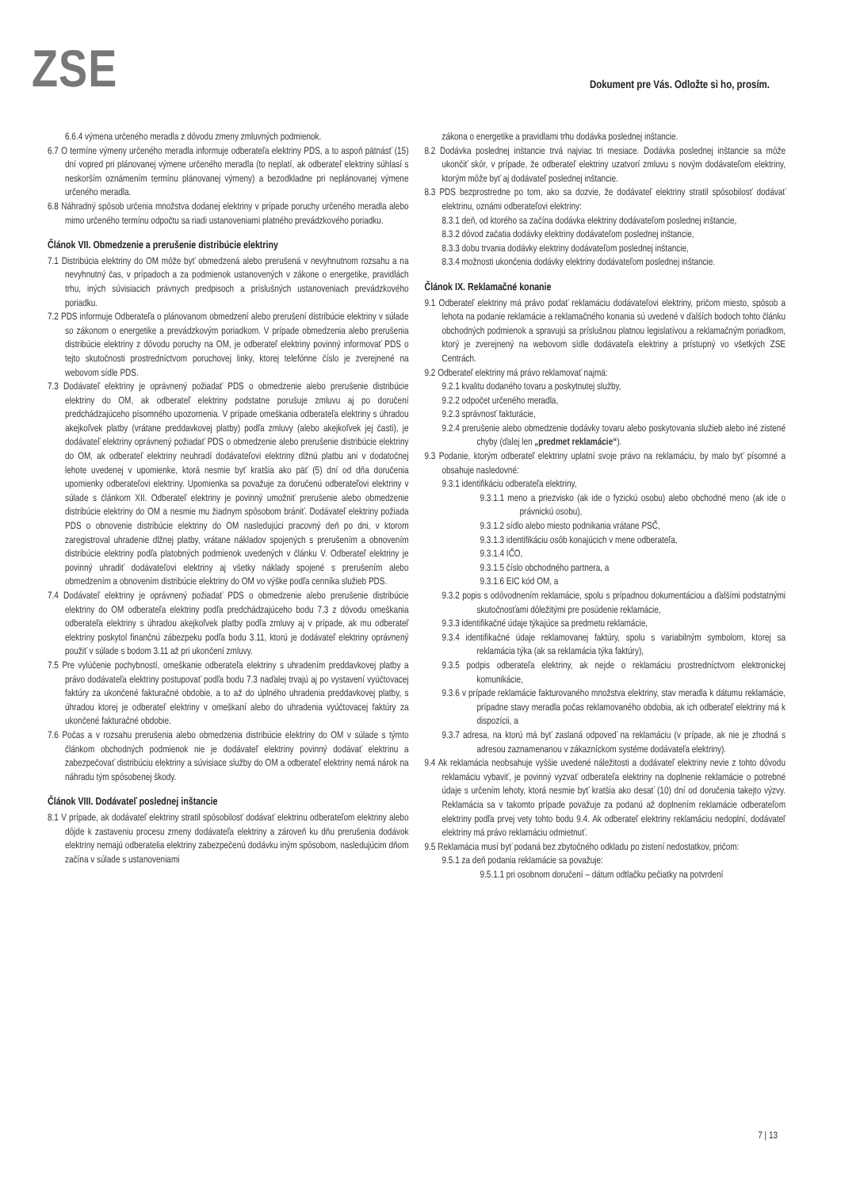ZSE
Dokument pre Vás. Odložte si ho, prosím.
6.6.4 výmena určeného meradla z dôvodu zmeny zmluvných podmienok.
6.7 O termíne výmeny určeného meradla informuje odberateľa elektriny PDS, a to aspoň pätnásť (15) dní vopred pri plánovanej výmene určeného meradla (to neplatí, ak odberateľ elektriny súhlasí s neskorším oznámením termínu plánovanej výmeny) a bezodkladne pri neplánovanej výmene určeného meradla.
6.8 Náhradný spôsob určenia množstva dodanej elektriny v prípade poruchy určeného meradla alebo mimo určeného termínu odpočtu sa riadi ustanoveniami platného prevádzkového poriadku.
Článok VII. Obmedzenie a prerušenie distribúcie elektriny
7.1 Distribúcia elektriny do OM môže byť obmedzená alebo prerušená v nevyhnutnom rozsahu a na nevyhnutný čas, v prípadoch a za podmienok ustanovených v zákone o energetike, pravidlách trhu, iných súvisiacich právnych predpisoch a príslušných ustanoveniach prevádzkového poriadku.
7.2 PDS informuje Odberateľa o plánovanom obmedzení alebo prerušení distribúcie elektriny v súlade so zákonom o energetike a prevádzkovým poriadkom. V prípade obmedzenia alebo prerušenia distribúcie elektriny z dôvodu poruchy na OM, je odberateľ elektriny povinný informovať PDS o tejto skutočnosti prostredníctvom poruchovej linky, ktorej telefónne číslo je zverejnené na webovom sídle PDS.
7.3 Dodávateľ elektriny je oprávnený požiadať PDS o obmedzenie alebo prerušenie distribúcie elektriny do OM, ak odberateľ elektriny podstatne porušuje zmluvu aj po doručení predchádzajúceho písomného upozornenia. V prípade omeškania odberateľa elektriny s úhradou akejkoľvek platby (vrátane preddavkovej platby) podľa zmluvy (alebo akejkoľvek jej časti), je dodávateľ elektriny oprávnený požiadať PDS o obmedzenie alebo prerušenie distribúcie elektriny do OM, ak odberateľ elektriny neuhradí dodávateľovi elektriny dlžnú platbu ani v dodatočnej lehote uvedenej v upomienke, ktorá nesmie byť kratšia ako päť (5) dní od dňa doručenia upomienky odberateľovi elektriny. Upomienka sa považuje za doručenú odberateľovi elektriny v súlade s článkom XII. Odberateľ elektriny je povinný umožniť prerušenie alebo obmedzenie distribúcie elektriny do OM a nesmie mu žiadnym spôsobom brániť. Dodávateľ elektriny požiada PDS o obnovenie distribúcie elektriny do OM nasledujúci pracovný deň po dni, v ktorom zaregistroval uhradenie dlžnej platby, vrátane nákladov spojených s prerušením a obnovením distribúcie elektriny podľa platobných podmienok uvedených v článku V. Odberateľ elektriny je povinný uhradiť dodávateľovi elektriny aj všetky náklady spojené s prerušením alebo obmedzením a obnovením distribúcie elektriny do OM vo výške podľa cenníka služieb PDS.
7.4 Dodávateľ elektriny je oprávnený požiadať PDS o obmedzenie alebo prerušenie distribúcie elektriny do OM odberateľa elektriny podľa predchádzajúceho bodu 7.3 z dôvodu omeškania odberateľa elektriny s úhradou akejkoľvek platby podľa zmluvy aj v prípade, ak mu odberateľ elektriny poskytol finančnú zábezpeku podľa bodu 3.11, ktorú je dodávateľ elektriny oprávnený použiť v súlade s bodom 3.11 až pri ukončení zmluvy.
7.5 Pre vylúčenie pochybností, omeškanie odberateľa elektriny s uhradením preddavkovej platby a právo dodávateľa elektriny postupovať podľa bodu 7.3 naďalej trvajú aj po vystavení vyúčtovacej faktúry za ukončené fakturačné obdobie, a to až do úplného uhradenia preddavkovej platby, s úhradou ktorej je odberateľ elektriny v omeškaní alebo do uhradenia vyúčtovacej faktúry za ukončené fakturačné obdobie.
7.6 Počas a v rozsahu prerušenia alebo obmedzenia distribúcie elektriny do OM v súlade s týmto článkom obchodných podmienok nie je dodávateľ elektriny povinný dodávať elektrinu a zabezpečovať distribúciu elektriny a súvisiace služby do OM a odberateľ elektriny nemá nárok na náhradu tým spôsobenej škody.
Článok VIII. Dodávateľ poslednej inštancie
8.1 V prípade, ak dodávateľ elektriny stratil spôsobilosť dodávať elektrinu odberateľom elektriny alebo dôjde k zastaveniu procesu zmeny dodávateľa elektriny a zároveň ku dňu prerušenia dodávok elektriny nemajú odberatelia elektriny zabezpečenú dodávku iným spôsobom, nasledujúcim dňom začína v súlade s ustanoveniami
zákona o energetike a pravidlami trhu dodávka poslednej inštancie.
8.2 Dodávka poslednej inštancie trvá najviac tri mesiace. Dodávka poslednej inštancie sa môže ukončiť skôr, v prípade, že odberateľ elektriny uzatvorí zmluvu s novým dodávateľom elektriny, ktorým môže byť aj dodávateľ poslednej inštancie.
8.3 PDS bezprostredne po tom, ako sa dozvie, že dodávateľ elektriny stratil spôsobilosť dodávať elektrinu, oznámi odberateľovi elektriny:
8.3.1 deň, od ktorého sa začína dodávka elektriny dodávateľom poslednej inštancie,
8.3.2 dôvod začatia dodávky elektriny dodávateľom poslednej inštancie,
8.3.3 dobu trvania dodávky elektriny dodávateľom poslednej inštancie,
8.3.4 možnosti ukončenia dodávky elektriny dodávateľom poslednej inštancie.
Článok IX. Reklamačné konanie
9.1 Odberateľ elektriny má právo podať reklamáciu dodávateľovi elektriny, pričom miesto, spôsob a lehota na podanie reklamácie a reklamačného konania sú uvedené v ďalších bodoch tohto článku obchodných podmienok a spravujú sa príslušnou platnou legislatívou a reklamačným poriadkom, ktorý je zverejnený na webovom sídle dodávateľa elektriny a prístupný vo všetkých ZSE Centrách.
9.2 Odberateľ elektriny má právo reklamovať najmä:
9.2.1 kvalitu dodaného tovaru a poskytnutej služby,
9.2.2 odpočet určeného meradla,
9.2.3 správnosť fakturácie,
9.2.4 prerušenie alebo obmedzenie dodávky tovaru alebo poskytovania služieb alebo iné zistené chyby (ďalej len „predmet reklamácie“).
9.3 Podanie, ktorým odberateľ elektriny uplatní svoje právo na reklamáciu, by malo byť písomné a obsahuje nasledovné:
9.3.1 identifikáciu odberateľa elektriny,
9.3.1.1 meno a priezvisko (ak ide o fyzickú osobu) alebo obchodné meno (ak ide o právnickú osobu),
9.3.1.2 sídlo alebo miesto podnikania vrátane PSČ,
9.3.1.3 identifikáciu osôb konajúcich v mene odberateľa,
9.3.1.4 IČO,
9.3.1.5 číslo obchodného partnera, a
9.3.1.6 EIC kód OM, a
9.3.2 popis s odôvodnením reklamácie, spolu s prípadnou dokumentáciou a ďalšími podstatnými skutočnosťami dôležitými pre posúdenie reklamácie,
9.3.3 identifikačné údaje týkajúce sa predmetu reklamácie,
9.3.4 identifikačné údaje reklamovanej faktúry, spolu s variabilným symbolom, ktorej sa reklamácia týka (ak sa reklamácia týka faktúry),
9.3.5 podpis odberateľa elektriny, ak nejde o reklamáciu prostredníctvom elektronickej komunikácie,
9.3.6 v prípade reklamácie fakturovaného množstva elektriny, stav meradla k dátumu reklamácie, prípadne stavy meradla počas reklamovaného obdobia, ak ich odberateľ elektriny má k dispozícii, a
9.3.7 adresa, na ktorú má byť zaslaná odpoveď na reklamáciu (v prípade, ak nie je zhodná s adresou zaznamenanou v zákazníckom systéme dodávateľa elektriny).
9.4 Ak reklamácia neobsahuje vyššie uvedené náležitosti a dodávateľ elektriny nevie z tohto dôvodu reklamáciu vybaviť, je povinný vyzvať odberateľa elektriny na doplnenie reklamácie o potrebné údaje s určením lehoty, ktorá nesmie byť kratšia ako desať (10) dní od doručenia takejto výzvy. Reklamácia sa v takomto prípade považuje za podanú až doplnením reklamácie odberateľom elektriny podľa prvej vety tohto bodu 9.4. Ak odberateľ elektriny reklamáciu nedoplní, dodávateľ elektriny má právo reklamáciu odmietnuť.
9.5 Reklamácia musí byť podaná bez zbytočného odkladu po zistení nedostatkov, pričom:
9.5.1 za deň podania reklamácie sa považuje:
9.5.1.1 pri osobnom doručení – dátum odtlačku pečiatky na potvrdení
7 | 13